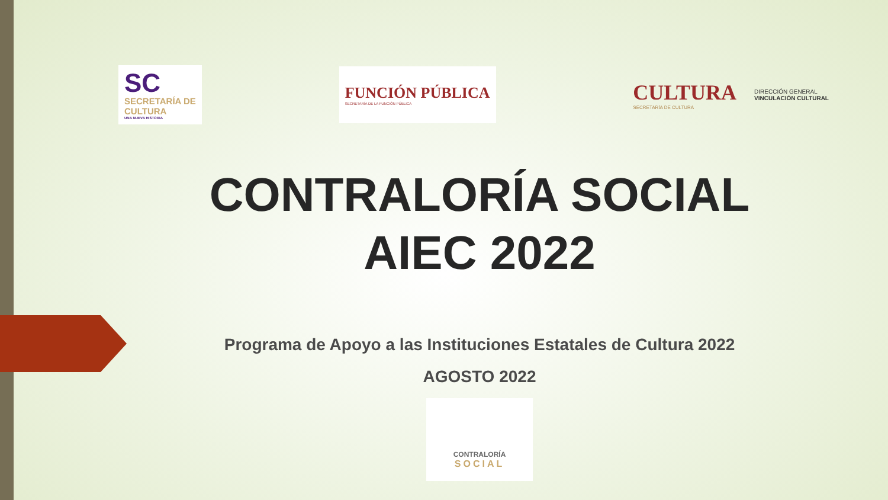SC
SECRETARÍA DE
CULTURA
UNA NUEVA HISTORIA
FUNCIÓN PÚBLICA
SECRETARÍA DE LA FUNCIÓN PÚBLICA
CULTURA
SECRETARÍA DE CULTURA
DIRECCIÓN GENERAL
VINCULACIÓN CULTURAL
CONTRALORÍA SOCIAL
AIEC 2022
Programa de Apoyo a las Instituciones Estatales de Cultura 2022
AGOSTO 2022
CONTRALORÍA
SOCIAL